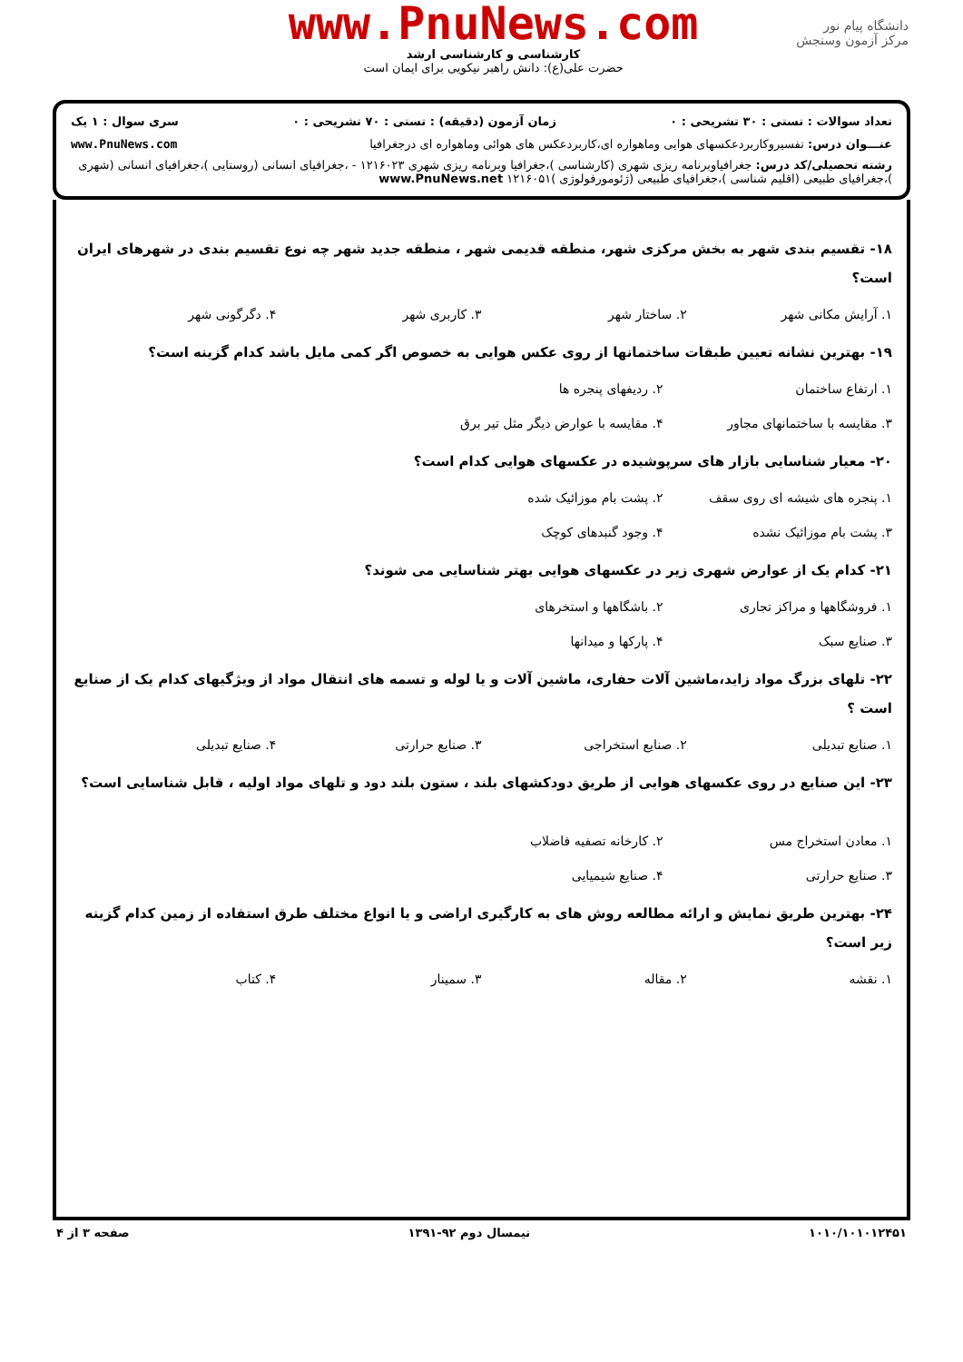دانشگاه پیام نور
مرکز آزمون وسنجش
www.PnuNews.com
کارشناسی و کارشناسی ارشد
حضرت علی(ع): دانش راهبر نیکویی برای ایمان است
تعداد سوالات : تستی : ۳۰ تشریحی : ۰ زمان آزمون (دقیقه) : تستی : ۷۰ تشریحی : ۰ سری سوال : ۱ یک
عنـــوان درس: تفسیروکاربردعکسهای هوایی وماهواره ای،کاربردعکس های هوائی وماهواره ای درجغرافیا www.PnuNews.com
رشته تحصیلی/کد درس: جغرافیاوبرنامه ریزی شهری (کارشناسی )،جغرافیا وبرنامه ریزی شهری ۱۲۱۶۰۲۳ - ،جغرافیای انسانی (روستایی )،جغرافیای انسانی (شهری )،جغرافیای طبیعی (اقلیم شناسی )،جغرافیای طبیعی (ژئومورفولوژی )۱۲۱۶۰۵۱ www.PnuNews.net
۱۸- تقسیم بندی شهر به بخش مرکزی شهر، منطقه قدیمی شهر ، منطقه جدید شهر چه نوع تقسیم بندی در شهرهای ایران است؟
۱. آرایش مکانی شهر ۲. ساختار شهر ۳. کاربری شهر ۴. دگرگونی شهر
۱۹- بهترین نشانه تعیین طبقات ساختمانها از روی عکس هوایی به خصوص اگر کمی مایل باشد کدام گزینه است؟
۱. ارتفاع ساختمان ۲. ردیفهای پنجره ها ۳. مقایسه با ساختمانهای مجاور ۴. مقایسه با عوارض دیگر مثل تیر برق
۲۰- معیار شناسایی بازار های سرپوشیده در عکسهای هوایی کدام است؟
۱. پنجره های شیشه ای روی سقف ۲. پشت بام موزائیک شده ۳. پشت بام موزائیک نشده ۴. وجود گنبدهای کوچک
۲۱- کدام یک از عوارض شهری زیر در عکسهای هوایی بهتر شناسایی می شوند؟
۱. فروشگاهها و مراکز تجاری ۲. باشگاهها و استخرهای ۳. صنایع سبک ۴. پارکها و میدانها
۲۲- تلهای بزرگ مواد زاید،ماشین آلات حفاری، ماشین آلات و یا لوله و تسمه های انتقال مواد از ویژگیهای کدام یک از صنایع است ؟
۱. صنایع تبدیلی ۲. صنایع استخراجی ۳. صنایع حرارتی ۴. صنایع تبدیلی
۲۳- این صنایع در روی عکسهای هوایی از طریق دودکشهای بلند ، ستون بلند دود و تلهای مواد اولیه ، قابل شناسایی است؟
۱. معادن استخراج مس ۲. کارخانه تصفیه فاضلاب ۳. صنایع حرارتی ۴. صنایع شیمیایی
۲۴- بهترین طریق نمایش و ارائه مطالعه روش های به کارگیری اراضی و یا انواع مختلف طرق استفاده از زمین کدام گزینه زیر است؟
۱. نقشه ۲. مقاله ۳. سمینار ۴. کتاب
۱۰۱۰/۱۰۱۰۱۲۴۵۱ نیمسال دوم ۹۲-۱۳۹۱ صفحه ۳ از ۴